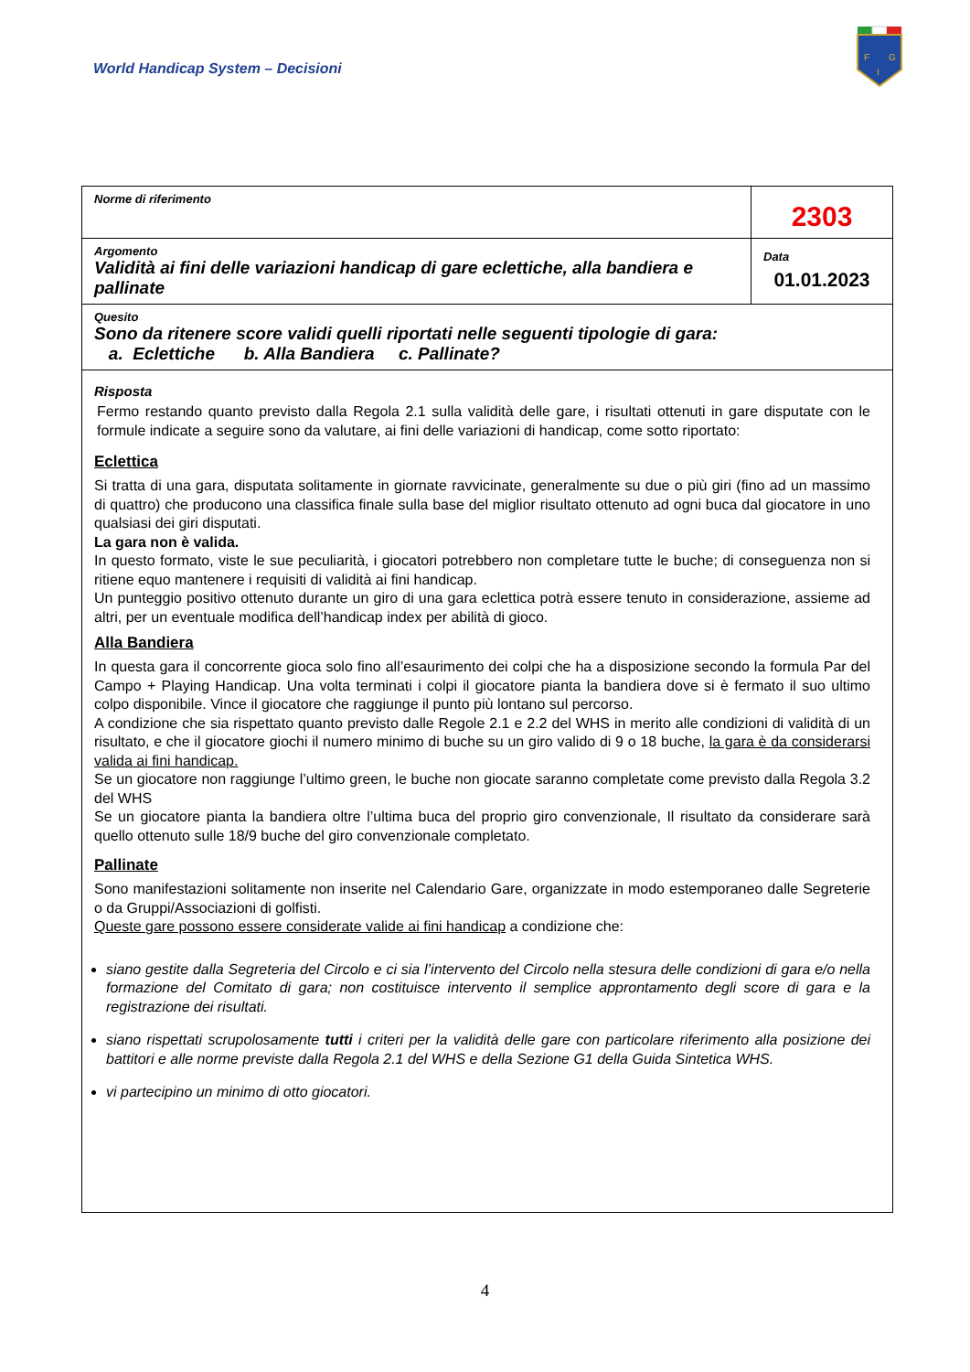World Handicap System – Decisioni
F
G
I
| Norme di riferimento | 2303 |
| Argomento Validità ai fini delle variazioni handicap di gare eclettiche, alla bandiera e pallinate | Data 01.01.2023 |
| Quesito Sono da ritenere score validi quelli riportati nelle seguenti tipologie di gara: a. Eclettiche b. Alla Bandiera c. Pallinate? | |
| Risposta Fermo restando quanto previsto dalla Regola 2.1 sulla validità delle gare, i risultati ottenuti in gare disputate con le formule indicate a seguire sono da valutare, ai fini delle variazioni di handicap, come sotto riportato: Eclettica Si tratta di una gara, disputata solitamente in giornate ravvicinate, generalmente su due o più giri (fino ad un massimo di quattro) che producono una classifica finale sulla base del miglior risultato ottenuto ad ogni buca dal giocatore in uno qualsiasi dei giri disputati. La gara non è valida. In questo formato, viste le sue peculiarità, i giocatori potrebbero non completare tutte le buche; di conseguenza non si ritiene equo mantenere i requisiti di validità ai fini handicap. Un punteggio positivo ottenuto durante un giro di una gara eclettica potrà essere tenuto in considerazione, assieme ad altri, per un eventuale modifica dell’handicap index per abilità di gioco. Alla Bandiera In questa gara il concorrente gioca solo fino all’esaurimento dei colpi che ha a disposizione secondo la formula Par del Campo + Playing Handicap. Una volta terminati i colpi il giocatore pianta la bandiera dove si è fermato il suo ultimo colpo disponibile. Vince il giocatore che raggiunge il punto più lontano sul percorso. A condizione che sia rispettato quanto previsto dalle Regole 2.1 e 2.2 del WHS in merito alle condizioni di validità di un risultato, e che il giocatore giochi il numero minimo di buche su un giro valido di 9 o 18 buche, la gara è da considerarsi valida ai fini handicap. Se un giocatore non raggiunge l’ultimo green, le buche non giocate saranno completate come previsto dalla Regola 3.2 del WHS Se un giocatore pianta la bandiera oltre l’ultima buca del proprio giro convenzionale, Il risultato da considerare sarà quello ottenuto sulle 18/9 buche del giro convenzionale completato. Pallinate Sono manifestazioni solitamente non inserite nel Calendario Gare, organizzate in modo estemporaneo dalle Segreterie o da Gruppi/Associazioni di golfisti. Queste gare possono essere considerate valide ai fini handicap a condizione che: siano gestite dalla Segreteria del Circolo e ci sia l’intervento del Circolo nella stesura delle condizioni di gara e/o nella formazione del Comitato di gara; non costituisce intervento il semplice approntamento degli score di gara e la registrazione dei risultati. siano rispettati scrupolosamente tutti i criteri per la validità delle gare con particolare riferimento alla posizione dei battitori e alle norme previste dalla Regola 2.1 del WHS e della Sezione G1 della Guida Sintetica WHS. vi partecipino un minimo di otto giocatori. | |
4